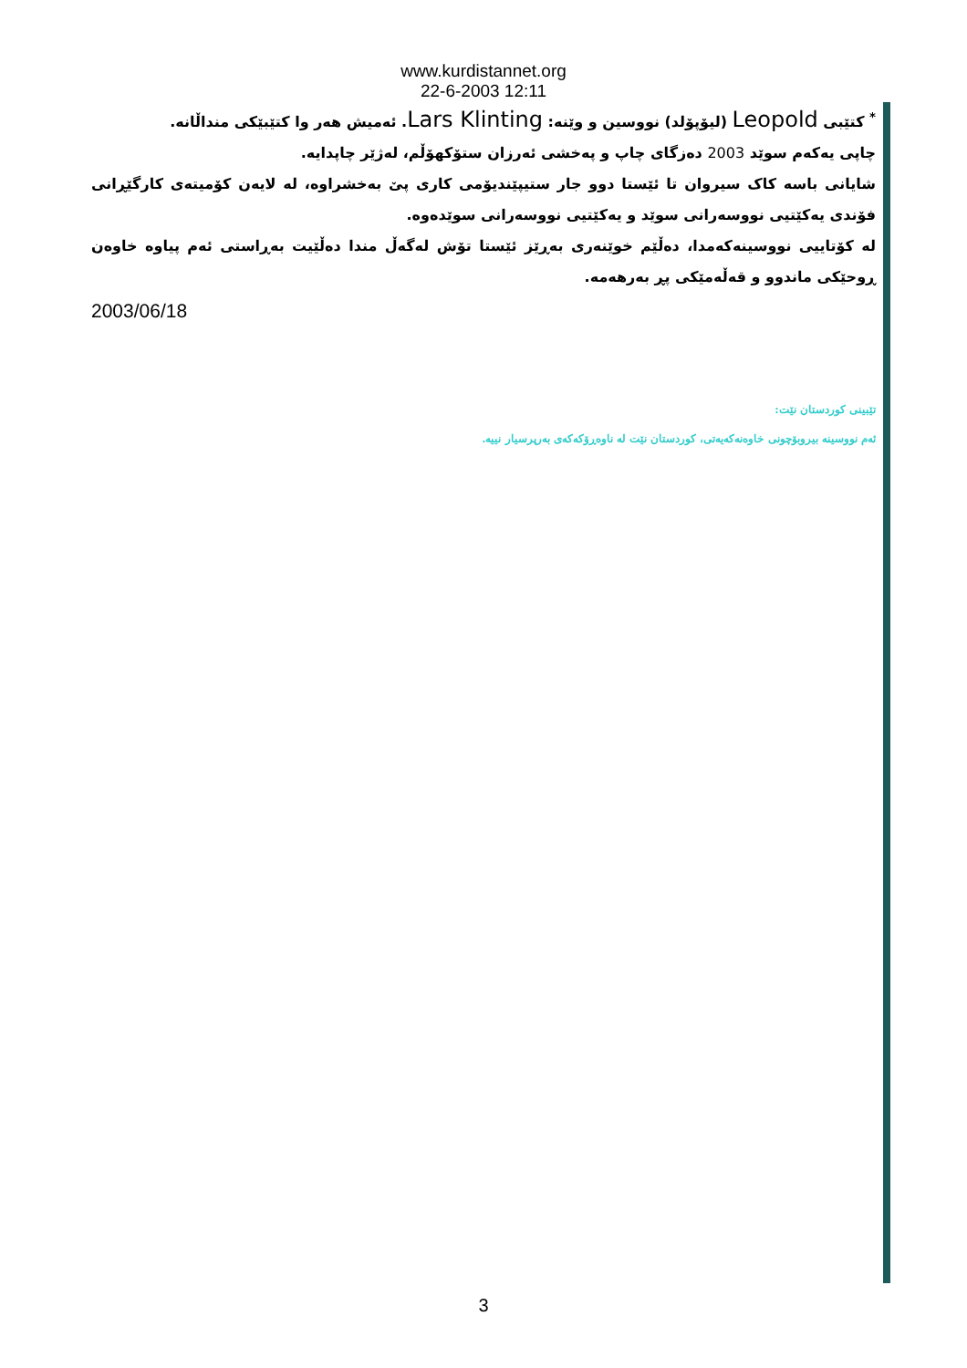www.kurdistannet.org
22-6-2003 12:11
<sup>*</sup> کتێبی Leopold (لیۆپۆلد) نووسین و وێنە: Lars Klinting. ئەمیش هەر وا کتێبێکی منداڵانە.
چاپی یەکەم سوێد 2003 دەزگای چاپ و پەخشی ئەرزان ستۆکهۆڵم، لەژێر چاپدایە.
شایانی باسە کاک سیروان تا ئێستا دوو جار ستیپێندیۆمی کاری پێ بەخشراوە، لە لایەن کۆمیتەی کارگێڕانی فۆندی یەکێتیی نووسەرانی سوێد و یەکێتیی نووسەرانی سوێدەوە.
لە کۆتاییی نووسینەکەمدا، دەڵێم خوێنەری بەڕێز ئێستا تۆش لەگەڵ مندا دەڵێیت بەڕاستی ئەم پیاوە خاوەن ڕوحێکی ماندوو و قەڵەمێکی پڕ بەرهەمە.
2003/06/18
تێبینی کوردستان نێت:
ئەم نووسینە بیروبۆچونی خاوەنەکەیەتی، کوردستان نێت لە ناوەڕۆکەکەی بەرپرسیار نییە.
3